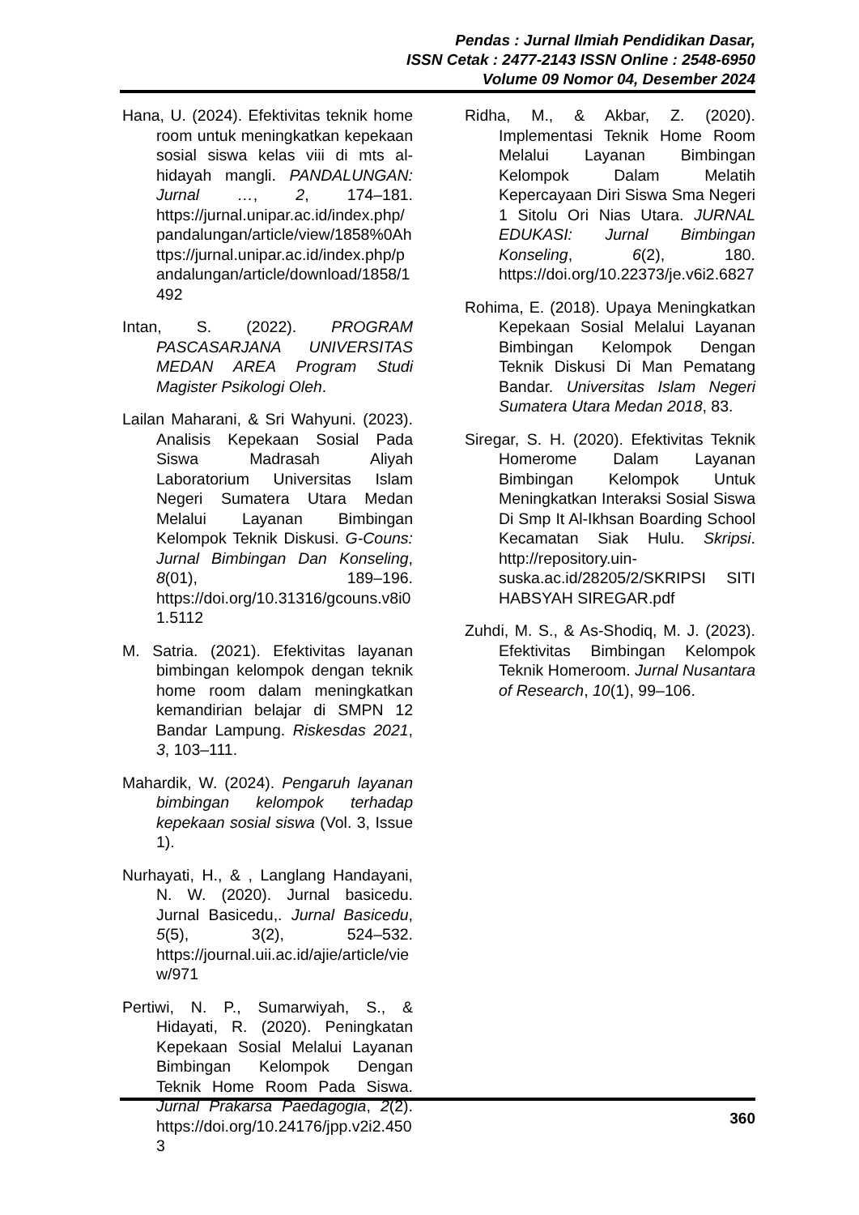Pendas : Jurnal Ilmiah Pendidikan Dasar,
ISSN Cetak : 2477-2143 ISSN Online : 2548-6950
Volume 09 Nomor 04, Desember 2024
Hana, U. (2024). Efektivitas teknik home room untuk meningkatkan kepekaan sosial siswa kelas viii di mts al-hidayah mangli. PANDALUNGAN: Jurnal …, 2, 174–181. https://jurnal.unipar.ac.id/index.php/pandalungan/article/view/1858%0Ahttps://jurnal.unipar.ac.id/index.php/pandalungan/article/download/1858/1492
Intan, S. (2022). PROGRAM PASCASARJANA UNIVERSITAS MEDAN AREA Program Studi Magister Psikologi Oleh.
Lailan Maharani, & Sri Wahyuni. (2023). Analisis Kepekaan Sosial Pada Siswa Madrasah Aliyah Laboratorium Universitas Islam Negeri Sumatera Utara Medan Melalui Layanan Bimbingan Kelompok Teknik Diskusi. G-Couns: Jurnal Bimbingan Dan Konseling, 8(01), 189–196. https://doi.org/10.31316/gcouns.v8i01.5112
M. Satria. (2021). Efektivitas layanan bimbingan kelompok dengan teknik home room dalam meningkatkan kemandirian belajar di SMPN 12 Bandar Lampung. Riskesdas 2021, 3, 103–111.
Mahardik, W. (2024). Pengaruh layanan bimbingan kelompok terhadap kepekaan sosial siswa (Vol. 3, Issue 1).
Nurhayati, H., & , Langlang Handayani, N. W. (2020). Jurnal basicedu. Jurnal Basicedu,. Jurnal Basicedu, 5(5), 3(2), 524–532. https://journal.uii.ac.id/ajie/article/view/971
Pertiwi, N. P., Sumarwiyah, S., & Hidayati, R. (2020). Peningkatan Kepekaan Sosial Melalui Layanan Bimbingan Kelompok Dengan Teknik Home Room Pada Siswa. Jurnal Prakarsa Paedagogia, 2(2). https://doi.org/10.24176/jpp.v2i2.4503
Ridha, M., & Akbar, Z. (2020). Implementasi Teknik Home Room Melalui Layanan Bimbingan Kelompok Dalam Melatih Kepercayaan Diri Siswa Sma Negeri 1 Sitolu Ori Nias Utara. JURNAL EDUKASI: Jurnal Bimbingan Konseling, 6(2), 180. https://doi.org/10.22373/je.v6i2.6827
Rohima, E. (2018). Upaya Meningkatkan Kepekaan Sosial Melalui Layanan Bimbingan Kelompok Dengan Teknik Diskusi Di Man Pematang Bandar. Universitas Islam Negeri Sumatera Utara Medan 2018, 83.
Siregar, S. H. (2020). Efektivitas Teknik Homerome Dalam Layanan Bimbingan Kelompok Untuk Meningkatkan Interaksi Sosial Siswa Di Smp It Al-Ikhsan Boarding School Kecamatan Siak Hulu. Skripsi. http://repository.uin-suska.ac.id/28205/2/SKRIPSI SITI HABSYAH SIREGAR.pdf
Zuhdi, M. S., & As-Shodiq, M. J. (2023). Efektivitas Bimbingan Kelompok Teknik Homeroom. Jurnal Nusantara of Research, 10(1), 99–106.
360